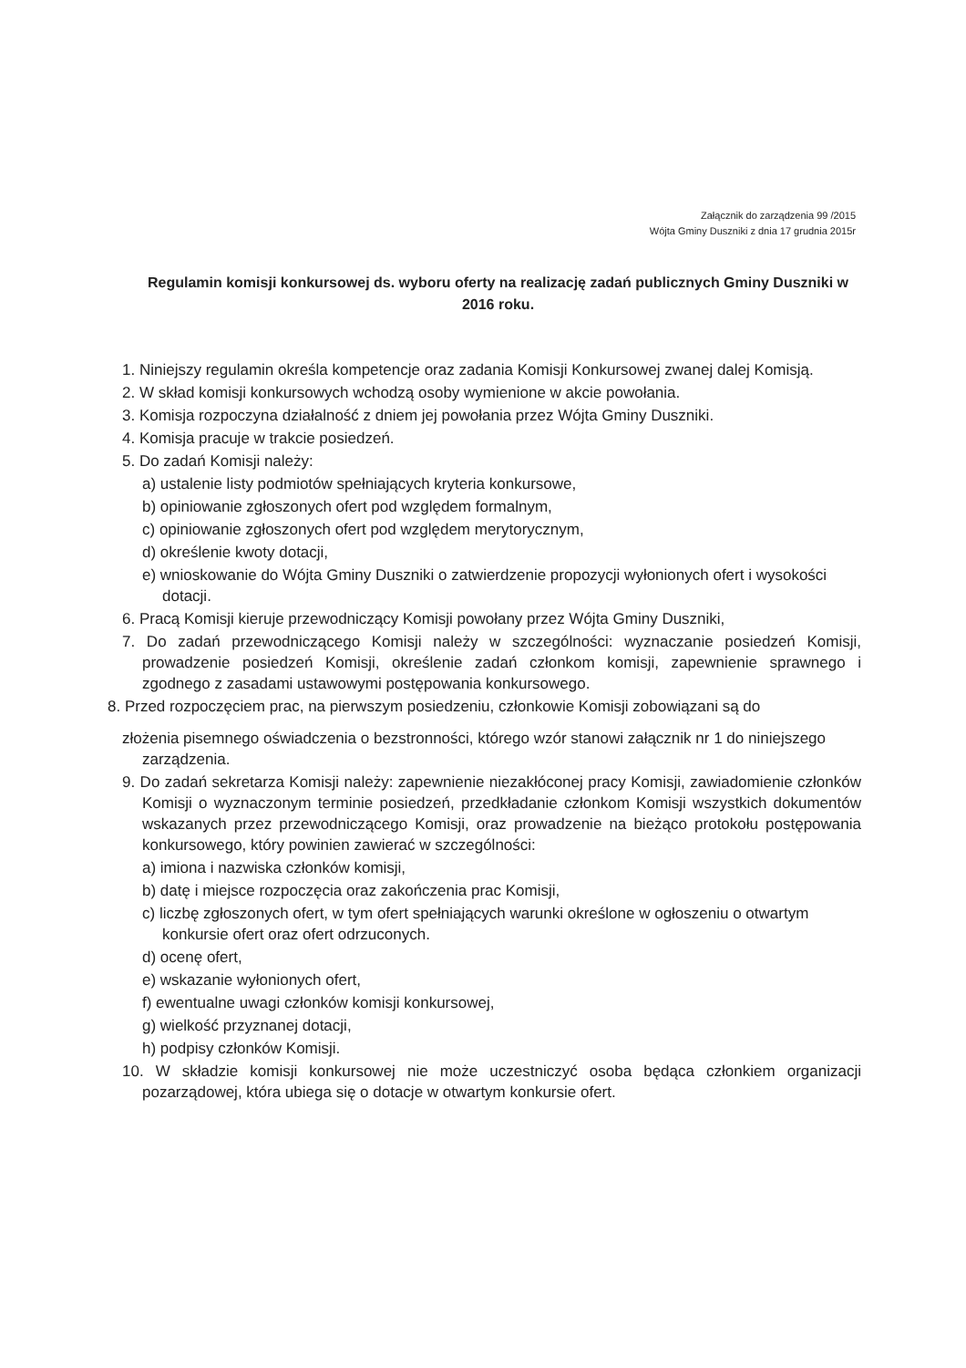Załącznik do zarządzenia 99 /2015
Wójta Gminy Duszniki z dnia 17 grudnia 2015r
Regulamin komisji konkursowej ds. wyboru oferty na realizację zadań publicznych Gminy Duszniki w 2016 roku.
1. Niniejszy regulamin określa kompetencje oraz zadania Komisji Konkursowej zwanej dalej Komisją.
2. W skład komisji konkursowych wchodzą osoby wymienione w akcie powołania.
3. Komisja rozpoczyna działalność z dniem jej powołania przez Wójta Gminy Duszniki.
4. Komisja pracuje w trakcie posiedzeń.
5. Do zadań Komisji należy:
a) ustalenie listy podmiotów spełniających kryteria konkursowe,
b) opiniowanie zgłoszonych ofert pod względem formalnym,
c) opiniowanie zgłoszonych ofert pod względem merytorycznym,
d) określenie kwoty dotacji,
e) wnioskowanie do Wójta Gminy Duszniki o zatwierdzenie propozycji wyłonionych ofert i wysokości dotacji.
6. Pracą Komisji kieruje przewodniczący Komisji powołany przez Wójta Gminy Duszniki,
7. Do zadań przewodniczącego Komisji należy w szczególności: wyznaczanie posiedzeń Komisji, prowadzenie posiedzeń Komisji, określenie zadań członkom komisji, zapewnienie sprawnego i zgodnego z zasadami ustawowymi postępowania konkursowego.
8. Przed rozpoczęciem prac, na pierwszym posiedzeniu, członkowie Komisji zobowiązani są do
złożenia pisemnego oświadczenia o bezstronności, którego wzór stanowi załącznik nr 1 do niniejszego zarządzenia.
9. Do zadań sekretarza Komisji należy: zapewnienie niezakłóconej pracy Komisji, zawiadomienie członków Komisji o wyznaczonym terminie posiedzeń, przedkładanie członkom Komisji wszystkich dokumentów wskazanych przez przewodniczącego Komisji, oraz prowadzenie na bieżąco protokołu postępowania konkursowego, który powinien zawierać w szczególności:
a) imiona i nazwiska członków komisji,
b) datę i miejsce rozpoczęcia oraz zakończenia prac Komisji,
c) liczbę zgłoszonych ofert, w tym ofert spełniających warunki określone w ogłoszeniu o otwartym konkursie ofert oraz ofert odrzuconych.
d) ocenę ofert,
e) wskazanie wyłonionych ofert,
f) ewentualne uwagi członków komisji konkursowej,
g) wielkość przyznanej dotacji,
h) podpisy członków Komisji.
10. W składzie komisji konkursowej nie może uczestniczyć osoba będąca członkiem organizacji pozarządowej, która ubiega się o dotacje w otwartym konkursie ofert.